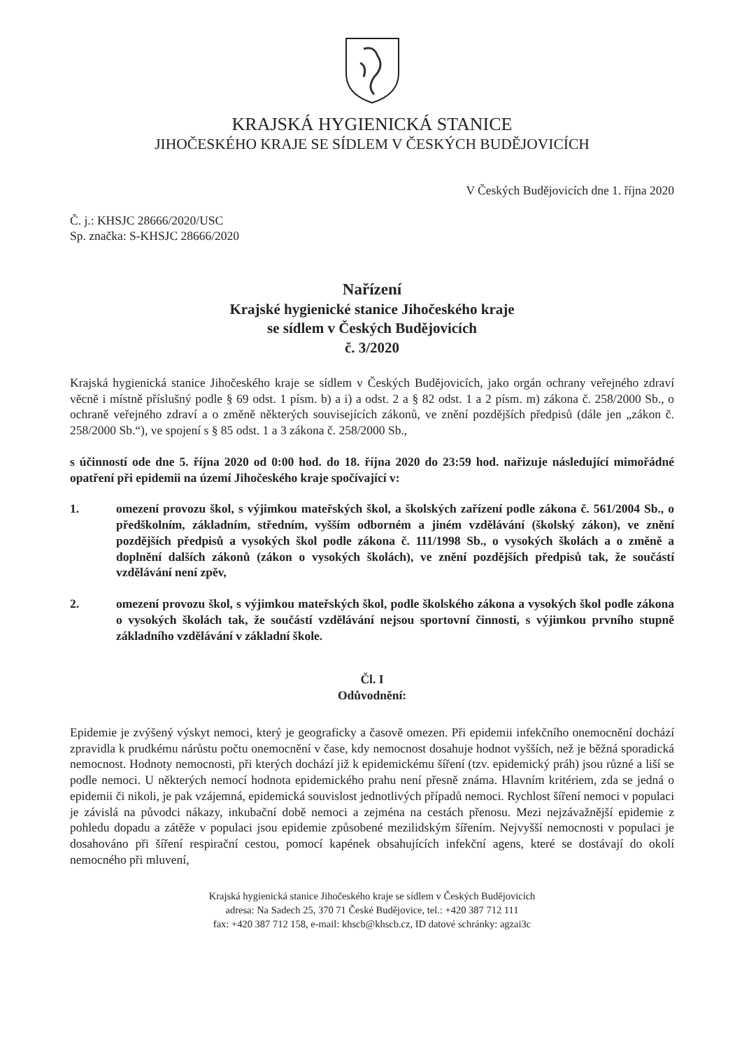KRAJSKÁ HYGIENICKÁ STANICE
JIHOČESKÉHO KRAJE SE SÍDLEM V ČESKÝCH BUDĚJOVICÍCH
V Českých Budějovicích dne 1. října 2020
Č. j.: KHSJC 28666/2020/USC
Sp. značka: S-KHSJC 28666/2020
Nařízení
Krajské hygienické stanice Jihočeského kraje
se sídlem v Českých Budějovicích
č. 3/2020
Krajská hygienická stanice Jihočeského kraje se sídlem v Českých Budějovicích, jako orgán ochrany veřejného zdraví věcně i místně příslušný podle § 69 odst. 1 písm. b) a i) a odst. 2 a § 82 odst. 1 a 2 písm. m) zákona č. 258/2000 Sb., o ochraně veřejného zdraví a o změně některých souvisejících zákonů, ve znění pozdějších předpisů (dále jen „zákon č. 258/2000 Sb.“), ve spojení s § 85 odst. 1 a 3 zákona č. 258/2000 Sb.,
s účinností ode dne 5. října 2020 od 0:00 hod. do 18. října 2020 do 23:59 hod. nařizuje následující mimořádné opatření při epidemii na území Jihočeského kraje spočívající v:
1. omezení provozu škol, s výjimkou mateřských škol, a školských zařízení podle zákona č. 561/2004 Sb., o předškolním, základním, středním, vyšším odborném a jiném vzdělávání (školský zákon), ve znění pozdějších předpisů a vysokých škol podle zákona č. 111/1998 Sb., o vysokých školách a o změně a doplnění dalších zákonů (zákon o vysokých školách), ve znění pozdějších předpisů tak, že součástí vzdělávání není zpěv,
2. omezení provozu škol, s výjimkou mateřských škol, podle školského zákona a vysokých škol podle zákona o vysokých školách tak, že součástí vzdělávání nejsou sportovní činnosti, s výjimkou prvního stupně základního vzdělávání v základní škole.
Čl. I
Odůvodnění:
Epidemie je zvýšený výskyt nemoci, který je geograficky a časově omezen. Při epidemii infekčního onemocnění dochází zpravidla k prudkému nárůstu počtu onemocnění v čase, kdy nemocnost dosahuje hodnot vyšších, než je běžná sporadická nemocnost. Hodnoty nemocnosti, při kterých dochází již k epidemickému šíření (tzv. epidemický práh) jsou různé a liší se podle nemoci. U některých nemocí hodnota epidemického prahu není přesně známa. Hlavním kritériem, zda se jedná o epidemii či nikoli, je pak vzájemná, epidemická souvislost jednotlivých případů nemoci. Rychlost šíření nemoci v populaci je závislá na původci nákazy, inkubační době nemoci a zejména na cestách přenosu. Mezi nejzávažnější epidemie z pohledu dopadu a zátěže v populaci jsou epidemie způsobené mezilidským šířením. Nejvyšší nemocnosti v populaci je dosahováno při šíření respirační cestou, pomocí kapének obsahujících infekční agens, které se dostávají do okolí nemocného při mluvení,
Krajská hygienická stanice Jihočeského kraje se sídlem v Českých Budějovicích
adresa: Na Sadech 25, 370 71 České Budějovice, tel.: +420 387 712 111
fax: +420 387 712 158, e-mail: khscb@khscb.cz, ID datové schránky: agzai3c